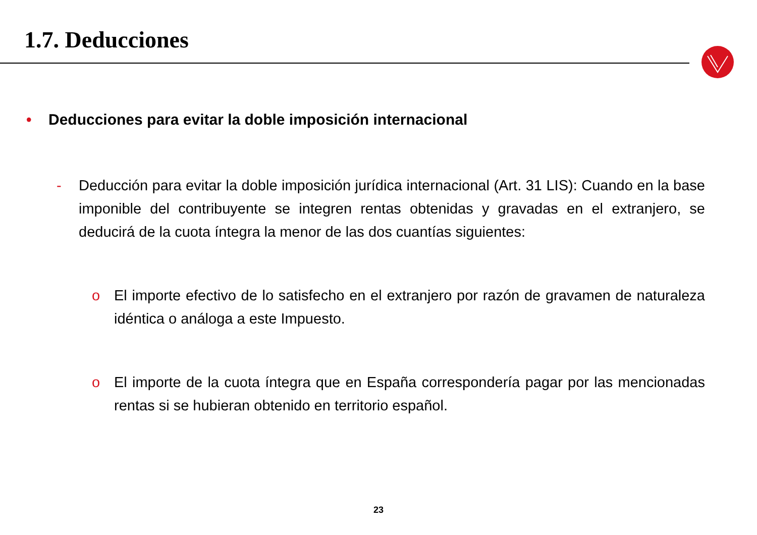1.7. Deducciones
• Deducciones para evitar la doble imposición internacional
- Deducción para evitar la doble imposición jurídica internacional (Art. 31 LIS): Cuando en la base imponible del contribuyente se integren rentas obtenidas y gravadas en el extranjero, se deducirá de la cuota íntegra la menor de las dos cuantías siguientes:
o El importe efectivo de lo satisfecho en el extranjero por razón de gravamen de naturaleza idéntica o análoga a este Impuesto.
o El importe de la cuota íntegra que en España correspondería pagar por las mencionadas rentas si se hubieran obtenido en territorio español.
23